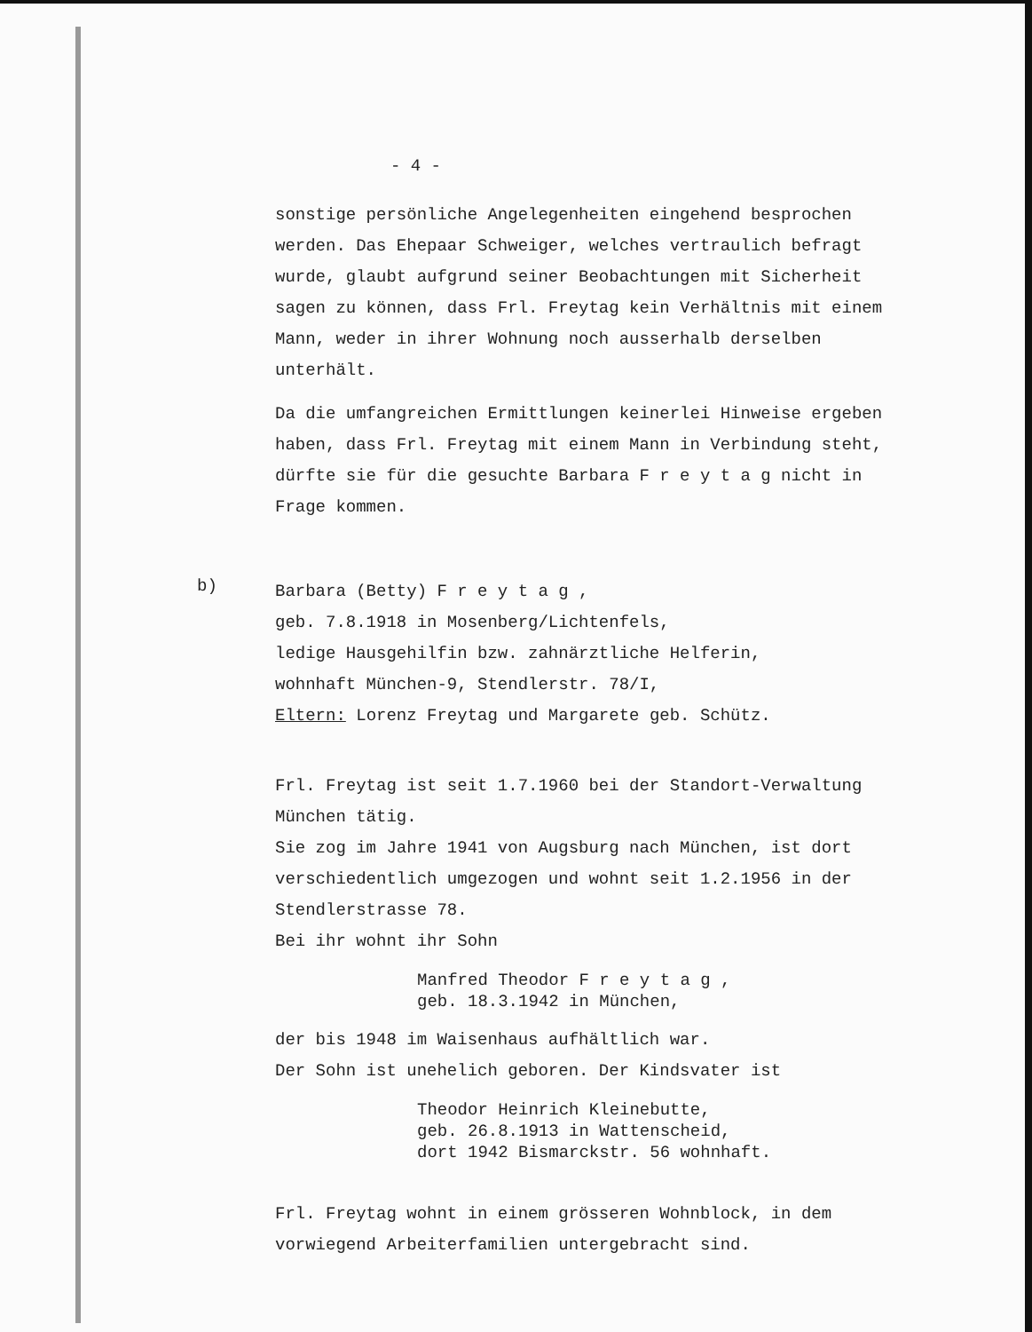- 4 -
sonstige persönliche Angelegenheiten eingehend besprochen werden. Das Ehepaar Schweiger, welches vertraulich befragt wurde, glaubt aufgrund seiner Beobachtungen mit Sicherheit sagen zu können, dass Frl. Freytag kein Verhältnis mit einem Mann, weder in ihrer Wohnung noch ausserhalb derselben unterhält.
Da die umfangreichen Ermittlungen keinerlei Hinweise ergeben haben, dass Frl. Freytag mit einem Mann in Verbindung steht, dürfte sie für die gesuchte Barbara F r e y t a g nicht in Frage kommen.
b)
Barbara (Betty) F r e y t a g ,
geb. 7.8.1918 in Mosenberg/Lichtenfels,
ledige Hausgehilfin bzw. zahnärztliche Helferin,
wohnhaft München-9, Stendlerstr. 78/I,
Eltern: Lorenz Freytag und Margarete geb. Schütz.
Frl. Freytag ist seit 1.7.1960 bei der Standort-Verwaltung München tätig.
Sie zog im Jahre 1941 von Augsburg nach München, ist dort verschiedentlich umgezogen und wohnt seit 1.2.1956 in der Stendlerstrasse 78.
Bei ihr wohnt ihr Sohn
Manfred Theodor F r e y t a g ,
geb. 18.3.1942 in München,
der bis 1948 im Waisenhaus aufhältlich war.
Der Sohn ist unehelich geboren. Der Kindsvater ist
Theodor Heinrich Kleinebutte,
geb. 26.8.1913 in Wattenscheid,
dort 1942 Bismarckstr. 56 wohnhaft.
Frl. Freytag wohnt in einem grösseren Wohnblock, in dem vorwiegend Arbeiterfamilien untergebracht sind.